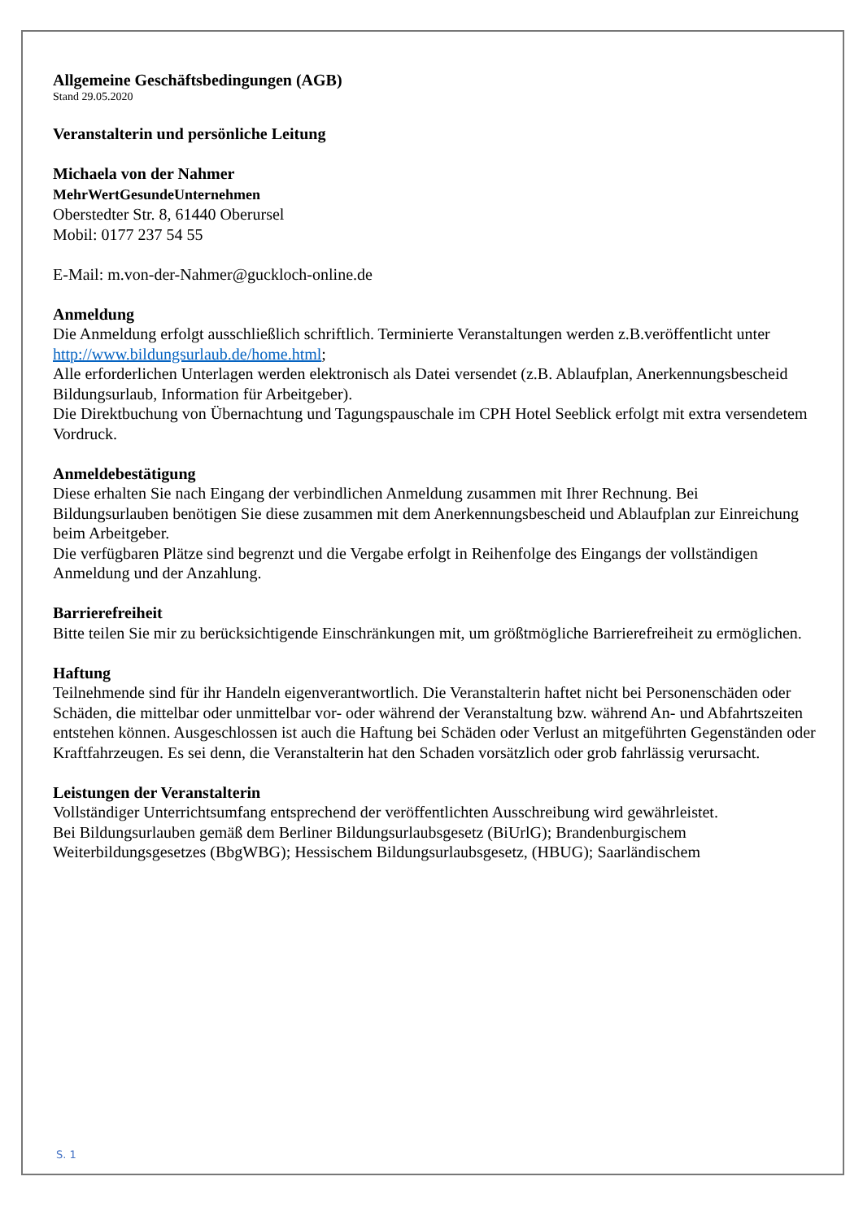Allgemeine Geschäftsbedingungen (AGB)
Stand 29.05.2020
Veranstalterin und persönliche Leitung
Michaela von der Nahmer
MehrWertGesundeUnternehmen
Oberstedter Str. 8, 61440 Oberursel
Mobil: 0177 237 54 55
E-Mail: m.von-der-Nahmer@guckloch-online.de
Anmeldung
Die Anmeldung erfolgt ausschließlich schriftlich. Terminierte Veranstaltungen werden z.B.veröffentlicht unter http://www.bildungsurlaub.de/home.html;
Alle erforderlichen Unterlagen werden elektronisch als Datei versendet (z.B. Ablaufplan, Anerkennungsbescheid Bildungsurlaub, Information für Arbeitgeber).
Die Direktbuchung von Übernachtung und Tagungspauschale im CPH Hotel Seeblick erfolgt mit extra versendetem Vordruck.
Anmeldebestätigung
Diese erhalten Sie nach Eingang der verbindlichen Anmeldung zusammen mit Ihrer Rechnung. Bei Bildungsurlauben benötigen Sie diese zusammen mit dem Anerkennungsbescheid und Ablaufplan zur Einreichung beim Arbeitgeber.
Die verfügbaren Plätze sind begrenzt und die Vergabe erfolgt in Reihenfolge des Eingangs der vollständigen Anmeldung und der Anzahlung.
Barrierefreiheit
Bitte teilen Sie mir zu berücksichtigende Einschränkungen mit, um größtmögliche Barrierefreiheit zu ermöglichen.
Haftung
Teilnehmende sind für ihr Handeln eigenverantwortlich. Die Veranstalterin haftet nicht bei Personenschäden oder Schäden, die mittelbar oder unmittelbar vor- oder während der Veranstaltung bzw. während An- und Abfahrtszeiten entstehen können. Ausgeschlossen ist auch die Haftung bei Schäden oder Verlust an mitgeführten Gegenständen oder Kraftfahrzeugen. Es sei denn, die Veranstalterin hat den Schaden vorsätzlich oder grob fahrlässig verursacht.
Leistungen der Veranstalterin
Vollständiger Unterrichtsumfang entsprechend der veröffentlichten Ausschreibung wird gewährleistet.
Bei Bildungsurlauben gemäß dem Berliner Bildungsurlaubsgesetz (BiUrlG); Brandenburgischem Weiterbildungsgesetzes (BbgWBG); Hessischem Bildungsurlaubsgesetz, (HBUG); Saarländischem
S. 1